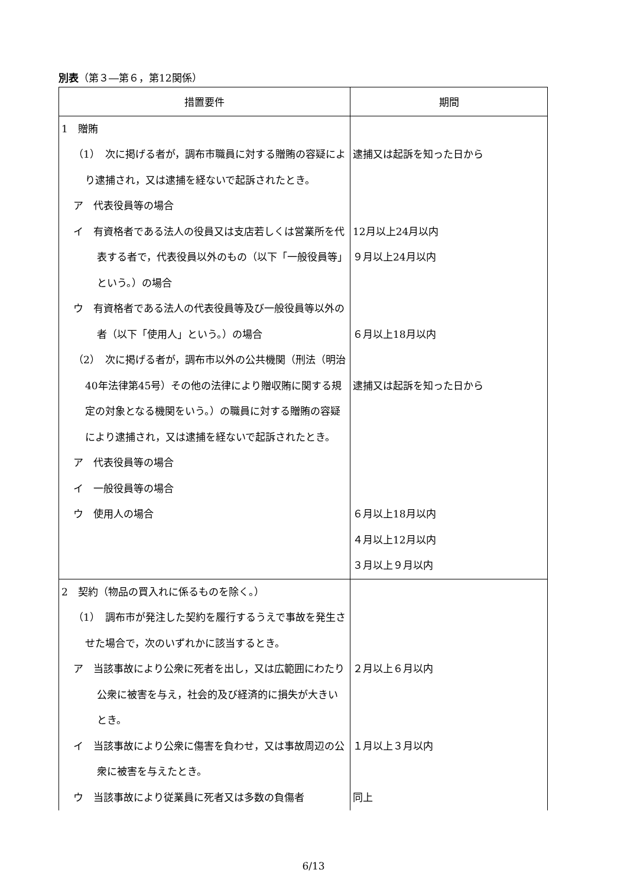別表（第３―第６，第12関係）
| 措置要件 | 期間 |
| --- | --- |
| 1 贈賄 （1） 次に掲げる者が，調布市職員に対する贈賄の容疑により逮捕され，又は逮捕を経ないで起訴されたとき。 ア 代表役員等の場合 イ 有資格者である法人の役員又は支店若しくは営業所を代表する者で，代表役員以外のもの（以下「一般役員等」という。）の場合 ウ 有資格者である法人の代表役員等及び一般役員等以外の者（以下「使用人」という。）の場合 （2） 次に掲げる者が，調布市以外の公共機関（刑法（明治40年法律第45号）その他の法律により贈収賄に関する規定の対象となる機関をいう。）の職員に対する贈賄の容疑により逮捕され，又は逮捕を経ないで起訴されたとき。 ア 代表役員等の場合 イ 一般役員等の場合 ウ 使用人の場合 | 逮捕又は起訴を知った日から 12月以上24月以内 ９月以上24月以内 ６月以上18月以内 逮捕又は起訴を知った日から ６月以上18月以内 ４月以上12月以内 ３月以上９月以内 |
| 2 契約（物品の買入れに係るものを除く。） （1） 調布市が発注した契約を履行するうえで事故を発生させた場合で，次のいずれかに該当するとき。 ア 当該事故により公衆に死者を出し，又は広範囲にわたり公衆に被害を与え，社会的及び経済的に損失が大きいとき。 イ 当該事故により公衆に傷害を負わせ，又は事故周辺の公衆に被害を与えたとき。 ウ 当該事故により従業員に死者又は多数の負傷者 | ２月以上６月以内 １月以上３月以内 同上 |
6/13